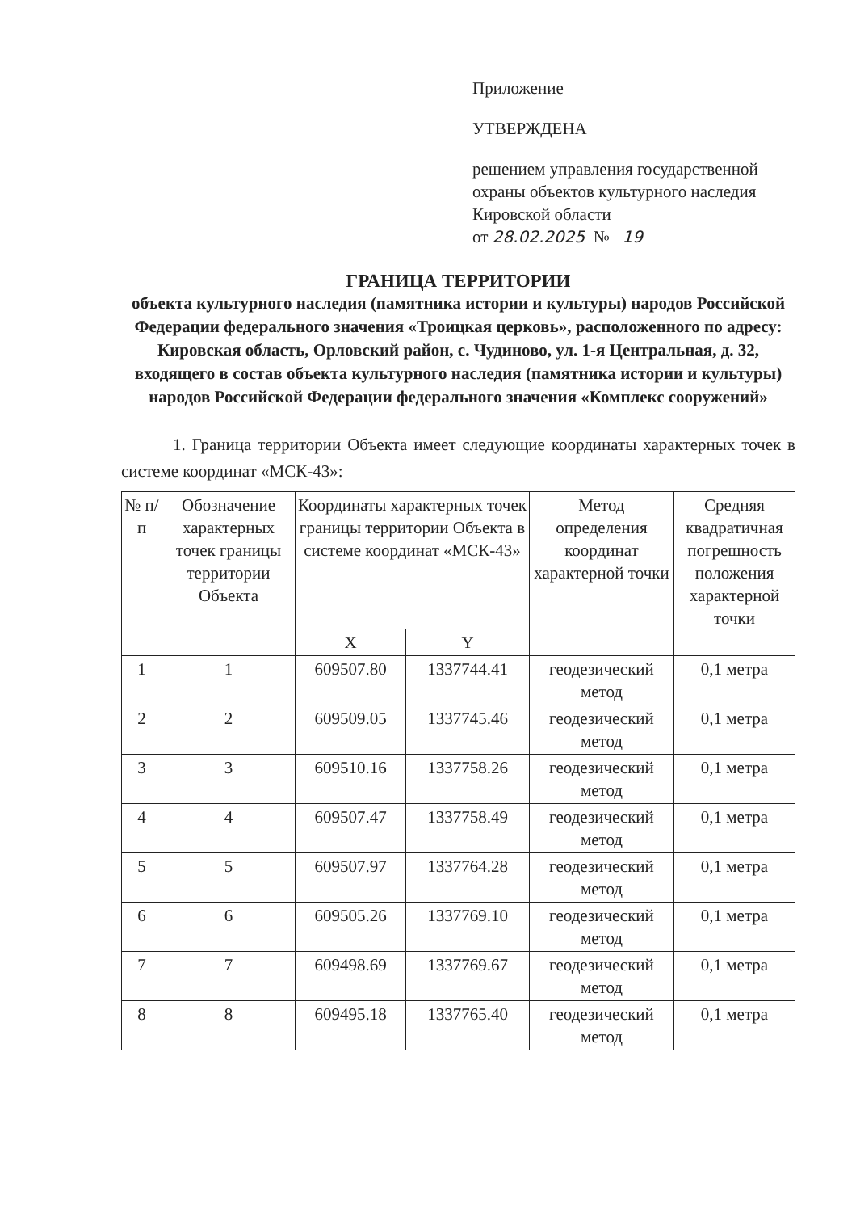Приложение
УТВЕРЖДЕНА
решением управления государственной охраны объектов культурного наследия Кировской области
от 28.02.2025 № 19
ГРАНИЦА ТЕРРИТОРИИ
объекта культурного наследия (памятника истории и культуры) народов Российской Федерации федерального значения «Троицкая церковь», расположенного по адресу: Кировская область, Орловский район, с. Чудиново, ул. 1-я Центральная, д. 32, входящего в состав объекта культурного наследия (памятника истории и культуры) народов Российской Федерации федерального значения «Комплекс сооружений»
1. Граница территории Объекта имеет следующие координаты характерных точек в системе координат «МСК-43»:
| № п/п | Обозначение характерных точек границы территории Объекта | Координаты характерных точек границы территории Объекта в системе координат «МСК-43» | | Метод определения координат характерной точки | Средняя квадратичная погрешность положения характерной точки |
| --- | --- | --- | --- | --- | --- |
| | | X | Y | | |
| 1 | 1 | 609507.80 | 1337744.41 | геодезический метод | 0,1 метра |
| 2 | 2 | 609509.05 | 1337745.46 | геодезический метод | 0,1 метра |
| 3 | 3 | 609510.16 | 1337758.26 | геодезический метод | 0,1 метра |
| 4 | 4 | 609507.47 | 1337758.49 | геодезический метод | 0,1 метра |
| 5 | 5 | 609507.97 | 1337764.28 | геодезический метод | 0,1 метра |
| 6 | 6 | 609505.26 | 1337769.10 | геодезический метод | 0,1 метра |
| 7 | 7 | 609498.69 | 1337769.67 | геодезический метод | 0,1 метра |
| 8 | 8 | 609495.18 | 1337765.40 | геодезический метод | 0,1 метра |